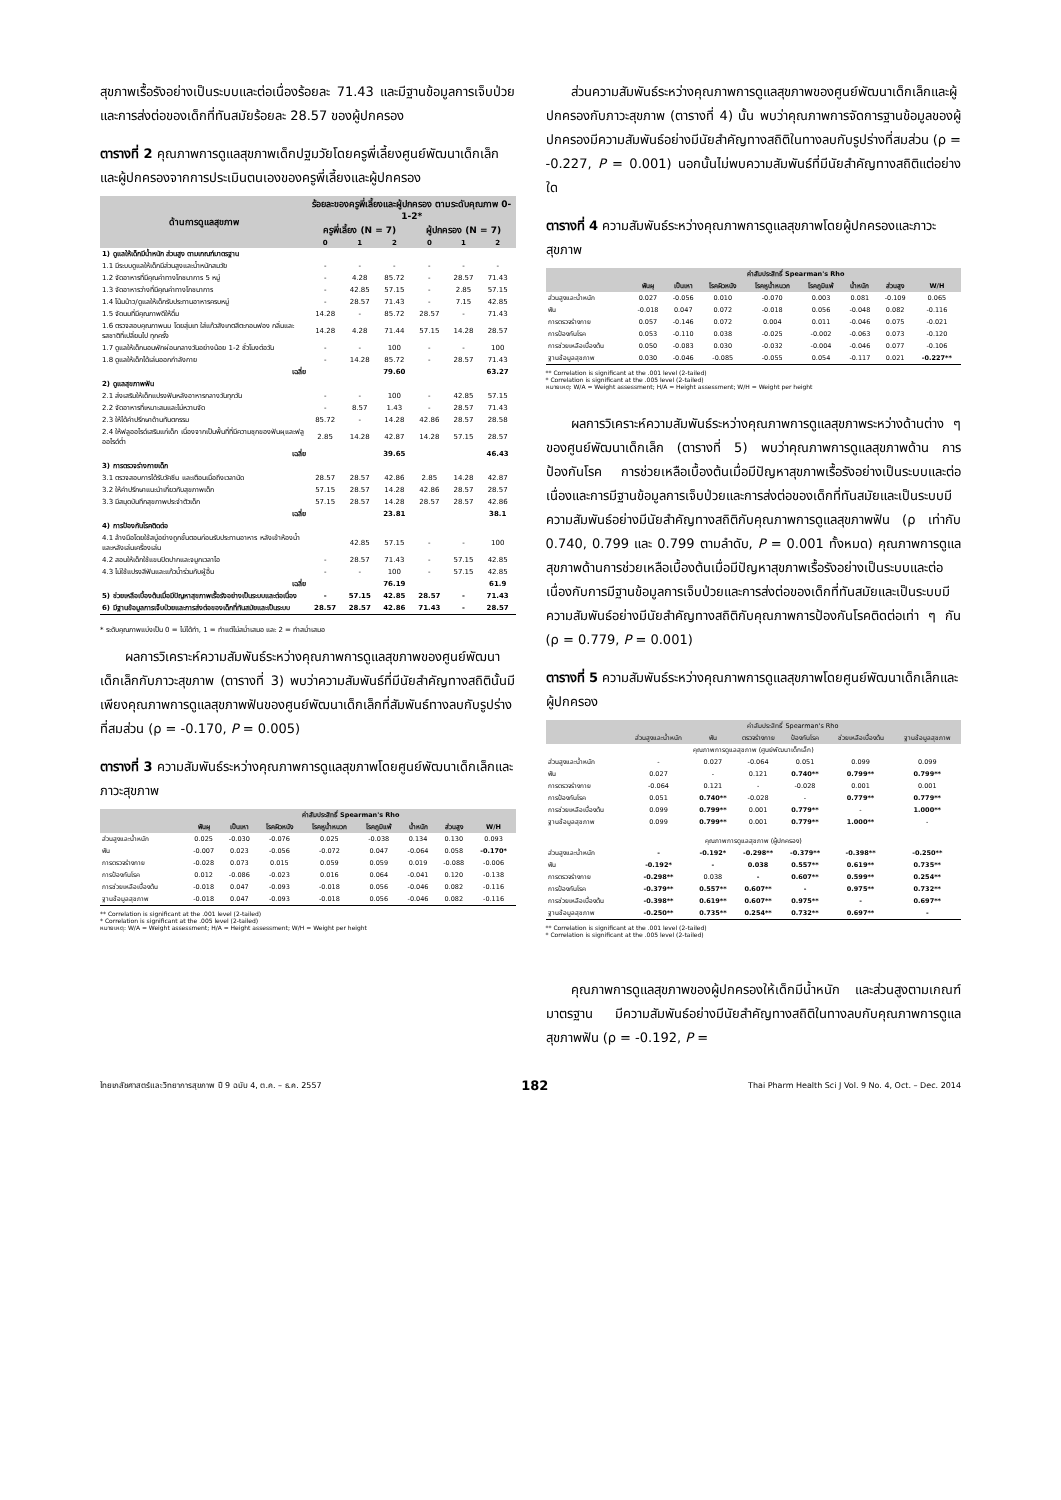สุขภาพเรื้อรังอย่างเป็นระบบและต่อเนื่องร้อยละ 71.43 และมีฐานข้อมูลการเจ็บป่วยและการส่งต่อของเด็กที่ทันสมัยร้อยละ 28.57 ของผู้ปกครอง
ตารางที่ 2 คุณภาพการดูแลสุขภาพเด็กปฐมวัยโดยครูพี่เลี้ยงศูนย์พัฒนาเด็กเล็กและผู้ปกครองจากการประเมินตนเองของครูพี่เลี้ยงและผู้ปกครอง
| ด้านการดูแลสุขภาพ | ร้อยละของครูพี่เลี้ยงและผู้ปกครอง ตามระดับคุณภาพ 0-1-2* | | | | | |
| --- | --- | --- | --- | --- | --- | --- |
| | ครูพี่เลี้ยง (N = 7) | | | ผู้ปกครอง (N = 7) | | |
| | 0 | 1 | 2 | 0 | 1 | 2 |
| 1) ดูแลให้เด็กมีน้ำหนัก ส่วนสูง ตามเกณฑ์มาตรฐาน | | | | | | |
| 1.1 มีระบบดูแลให้เด็กมีส่วนสูงและน้ำหนักสมวัย | - | - | - | - | - | - |
| 1.2 จัดอาหารที่มีคุณค่าทางโภชนาการ 5 หมู่ | - | 4.28 | 85.72 | - | 28.57 | 71.43 |
| 1.3 จัดอาหารว่างที่มีคุณค่าทางโภชนาการ | - | 42.85 | 57.15 | - | 2.85 | 57.15 |
| 1.4 โน้มน้าว/ดูแลให้เด็กรับประทานอาหารครบหมู่ | - | 28.57 | 71.43 | - | 7.15 | 42.85 |
| 1.5 จัดนมที่มีคุณภาพดีให้ดื่ม | 14.28 | - | 85.72 | 28.57 | - | 71.43 |
| 1.6 ตรวจสอบคุณภาพนม โดยสุ่มเท ใส่แก้วสังเกตสีตะกอนฟอง กลิ่นและรสชาติที่เปลี่ยนไป ทุกครั้ง | 14.28 | 4.28 | 71.44 | 57.15 | 14.28 | 28.57 |
| 1.7 ดูแลให้เด็กนอนพักผ่อนกลางวันอย่างน้อย 1-2 ชั่วโมงต่อวัน | - | - | 100 | - | - | 100 |
| 1.8 ดูแลให้เด็กได้เล่นออกกำลังกาย | - | 14.28 | 85.72 | - | 28.57 | 71.43 |
| เฉลี่ย | | | 79.60 | | | 63.27 |
| 2) ดูแลสุขภาพฟัน | | | | | | |
| 2.1 ส่งเสริมให้เด็กแปรงฟันหลังอาหารกลางวันทุกวัน | - | - | 100 | - | 42.85 | 57.15 |
| 2.2 จัดอาหารที่เหมาะสมและไม่หวานจัด | - | 8.57 | 1.43 | - | 28.57 | 71.43 |
| 2.3 ให้ได้คำปรึกษาด้านทันตกรรม | 85.72 | - | 14.28 | 42.86 | 28.57 | 28.58 |
| 2.4 ให้ฟลูออไรด์เสริมแก่เด็ก เนื่องจากเป็นพื้นที่ที่มีความชุกของฟันผุและฟลูออไรด์ต่ำ | 2.85 | 14.28 | 42.87 | 14.28 | 57.15 | 28.57 |
| เฉลี่ย | | | 39.65 | | | 46.43 |
| 3) การตรวจร่างกายเด็ก | | | | | | |
| 3.1 ตรวจสอบการได้รับวัคซีน และเตือนเมื่อถึงเวลานัด | 28.57 | 28.57 | 42.86 | 2.85 | 14.28 | 42.87 |
| 3.2 ให้คำปรึกษาแนะนำเกี่ยวกับสุขภาพเด็ก | 57.15 | 28.57 | 14.28 | 42.86 | 28.57 | 28.57 |
| 3.3 มีสมุดบันทึกสุขภาพประจำตัวเด็ก | 57.15 | 28.57 | 14.28 | 28.57 | 28.57 | 42.86 |
| เฉลี่ย | | | 23.81 | | | 38.1 |
| 4) การป้องกันโรคติดต่อ | | | | | | |
| 4.1 ล้างมือโดยใช้สบู่อย่างถูกขั้นตอนก่อนรับประทานอาหาร หลังเข้าห้องน้ำและหลังเล่นเครื่องเล่น | | 42.85 | 57.15 | - | - | 100 |
| 4.2 สอนให้เด็กใช้แขนปิดปากและจมูกเวลาไอ | - | 28.57 | 71.43 | - | 57.15 | 42.85 |
| 4.3 ไม่ใช้แปรงสีฟันและแก้วน้ำร่วมกับผู้อื่น | - | - | 100 | - | 57.15 | 42.85 |
| เฉลี่ย | | | 76.19 | | | 61.9 |
| 5) ช่วยเหลือเบื้องต้นเมื่อมีปัญหาสุขภาพเรื้อรังอย่างเป็นระบบและต่อเนื่อง | - | 57.15 | 42.85 | 28.57 | - | 71.43 |
| 6) มีฐานข้อมูลการเจ็บป่วยและการส่งต่อของเด็กที่ทันสมัยและเป็นระบบ | 28.57 | 28.57 | 42.86 | 71.43 | - | 28.57 |
* ระดับคุณภาพแบ่งเป็น 0 = ไม่ได้ทำ, 1 = ทำแต่ไม่สม่ำเสมอ และ 2 = ทำสม่ำเสมอ
ผลการวิเคราะห์ความสัมพันธ์ระหว่างคุณภาพการดูแลสุขภาพของศูนย์พัฒนาเด็กเล็กกับภาวะสุขภาพ (ตารางที่ 3) พบว่าความสัมพันธ์ที่มีนัยสำคัญทางสถิตินั้นมีเพียงคุณภาพการดูแลสุขภาพฟันของศูนย์พัฒนาเด็กเล็กที่สัมพันธ์ทางลบกับรูปร่างที่สมส่วน (ρ = -0.170, P = 0.005)
ตารางที่ 3 ความสัมพันธ์ระหว่างคุณภาพการดูแลสุขภาพโดยศูนย์พัฒนาเด็กเล็กและภาวะสุขภาพ
| | ค่าสัมประสิทธิ์ Spearman's Rho | | | | | | | |
| --- | --- | --- | --- | --- | --- | --- | --- | --- |
| | ฟันผุ | เป็นเหา | โรคผิวหนัง | โรคหูน้ำหนวก | โรคภูมิแพ้ | น้ำหนัก | ส่วนสูง | W/H |
| ส่วนสูงและน้ำหนัก | 0.025 | -0.030 | -0.076 | 0.025 | -0.038 | 0.134 | 0.130 | 0.093 |
| ฟัน | -0.007 | 0.023 | -0.056 | -0.072 | 0.047 | -0.064 | 0.058 | -0.170* |
| การตรวจร่างกาย | -0.028 | 0.073 | 0.015 | 0.059 | 0.059 | 0.019 | -0.088 | -0.006 |
| การป้องกันโรค | 0.012 | -0.086 | -0.023 | 0.016 | 0.064 | -0.041 | 0.120 | -0.138 |
| การช่วยเหลือเบื้องต้น | -0.018 | 0.047 | -0.093 | -0.018 | 0.056 | -0.046 | 0.082 | -0.116 |
| ฐานข้อมูลสุขภาพ | -0.018 | 0.047 | -0.093 | -0.018 | 0.056 | -0.046 | 0.082 | -0.116 |
** Correlation is significant at the .001 level (2-tailed)
* Correlation is significant at the .005 level (2-tailed)
หมายเหตุ: W/A = Weight assessment; H/A = Height assessment; W/H = Weight per height
ส่วนความสัมพันธ์ระหว่างคุณภาพการดูแลสุขภาพของศูนย์พัฒนาเด็กเล็กและผู้ปกครองกับภาวะสุขภาพ (ตารางที่ 4) นั้น พบว่าคุณภาพการจัดการฐานข้อมูลของผู้ปกครองมีความสัมพันธ์อย่างมีนัยสำคัญทางสถิติในทางลบกับรูปร่างที่สมส่วน (ρ = -0.227, P = 0.001) นอกนั้นไม่พบความสัมพันธ์ที่มีนัยสำคัญทางสถิติแต่อย่างใด
ตารางที่ 4 ความสัมพันธ์ระหว่างคุณภาพการดูแลสุขภาพโดยผู้ปกครองและภาวะสุขภาพ
| | ค่าสัมประสิทธิ์ Spearman's Rho | | | | | | | |
| --- | --- | --- | --- | --- | --- | --- | --- | --- |
| | ฟันผุ | เป็นเหา | โรคผิวหนัง | โรคหูน้ำหนวก | โรคภูมิแพ้ | น้ำหนัก | ส่วนสูง | W/H |
| ส่วนสูงและน้ำหนัก | 0.027 | -0.056 | 0.010 | -0.070 | 0.003 | 0.081 | -0.109 | 0.065 |
| ฟัน | -0.018 | 0.047 | 0.072 | -0.018 | 0.056 | -0.048 | 0.082 | -0.116 |
| การตรวจร่างกาย | 0.057 | -0.146 | 0.072 | 0.004 | 0.011 | -0.046 | 0.075 | -0.021 |
| การป้องกันโรค | 0.053 | -0.110 | 0.038 | -0.025 | -0.002 | -0.063 | 0.073 | -0.120 |
| การช่วยเหลือเบื้องต้น | 0.050 | -0.083 | 0.030 | -0.032 | -0.004 | -0.046 | 0.077 | -0.106 |
| ฐานข้อมูลสุขภาพ | 0.030 | -0.046 | -0.085 | -0.055 | 0.054 | -0.117 | 0.021 | -0.227** |
** Correlation is significant at the .001 level (2-tailed)
* Correlation is significant at the .005 level (2-tailed)
หมายเหตุ: W/A = Weight assessment; H/A = Height assessment; W/H = Weight per height
ผลการวิเคราะห์ความสัมพันธ์ระหว่างคุณภาพการดูแลสุขภาพระหว่างด้านต่าง ๆ ของศูนย์พัฒนาเด็กเล็ก (ตารางที่ 5) พบว่าคุณภาพการดูแลสุขภาพด้าน การป้องกันโรค การช่วยเหลือเบื้องต้นเมื่อมีปัญหาสุขภาพเรื้อรังอย่างเป็นระบบและต่อเนื่องและการมีฐานข้อมูลการเจ็บป่วยและการส่งต่อของเด็กที่ทันสมัยและเป็นระบบมีความสัมพันธ์อย่างมีนัยสำคัญทางสถิติกับคุณภาพการดูแลสุขภาพฟัน (ρ เท่ากับ 0.740, 0.799 และ 0.799 ตามลำดับ, P = 0.001 ทั้งหมด) คุณภาพการดูแลสุขภาพด้านการช่วยเหลือเบื้องต้นเมื่อมีปัญหาสุขภาพเรื้อรังอย่างเป็นระบบและต่อเนื่องกับการมีฐานข้อมูลการเจ็บป่วยและการส่งต่อของเด็กที่ทันสมัยและเป็นระบบมีความสัมพันธ์อย่างมีนัยสำคัญทางสถิติกับคุณภาพการป้องกันโรคติดต่อเท่า ๆ กัน (ρ = 0.779, P = 0.001)
ตารางที่ 5 ความสัมพันธ์ระหว่างคุณภาพการดูแลสุขภาพโดยศูนย์พัฒนาเด็กเล็กและผู้ปกครอง
| | ค่าสัมประสิทธิ์ Spearman's Rho | | | | | |
| --- | --- | --- | --- | --- | --- | --- |
| | ส่วนสูงและน้ำหนัก | ฟัน | ตรวจร่างกาย | ป้องกันโรค | ช่วยเหลือเบื้องต้น | ฐานข้อมูลสุขภาพ |
| คุณภาพการดูแลสุขภาพ (ศูนย์พัฒนาเด็กเล็ก) | | | | | | |
| ส่วนสูงและน้ำหนัก | - | 0.027 | -0.064 | 0.051 | 0.099 | 0.099 |
| ฟัน | 0.027 | - | 0.121 | 0.740** | 0.799** | 0.799** |
| การตรวจร่างกาย | -0.064 | 0.121 | - | -0.028 | 0.001 | 0.001 |
| การป้องกันโรค | 0.051 | 0.740** | -0.028 | - | 0.779** | 0.779** |
| การช่วยเหลือเบื้องต้น | 0.099 | 0.799** | 0.001 | 0.779** | - | 1.000** |
| ฐานข้อมูลสุขภาพ | 0.099 | 0.799** | 0.001 | 0.779** | 1.000** | - |
| คุณภาพการดูแลสุขภาพ (ผู้ปกครอง) | | | | | | |
| ส่วนสูงและน้ำหนัก | - | -0.192* | -0.298** | -0.379** | -0.398** | -0.250** |
| ฟัน | -0.192* | - | 0.038 | 0.557** | 0.619** | 0.735** |
| การตรวจร่างกาย | -0.298** | 0.038 | - | 0.607** | 0.599** | 0.254** |
| การป้องกันโรค | -0.379** | 0.557** | 0.607** | - | 0.975** | 0.732** |
| การช่วยเหลือเบื้องต้น | -0.398** | 0.619** | 0.607** | 0.975** | - | 0.697** |
| ฐานข้อมูลสุขภาพ | -0.250** | 0.735** | 0.254** | 0.732** | 0.697** | - |
** Correlation is significant at the .001 level (2-tailed)
* Correlation is significant at the .005 level (2-tailed)
คุณภาพการดูแลสุขภาพของผู้ปกครองให้เด็กมีน้ำหนัก และส่วนสูงตามเกณฑ์มาตรฐาน มีความสัมพันธ์อย่างมีนัยสำคัญทางสถิติในทางลบกับคุณภาพการดูแลสุขภาพฟัน (ρ = -0.192, P =
ไทยเภสัชศาสตร์และวิทยาการสุขภาพ ปี 9 ฉบับ 4, ต.ค. – ธ.ค. 2557 182 Thai Pharm Health Sci J Vol. 9 No. 4, Oct. – Dec. 2014